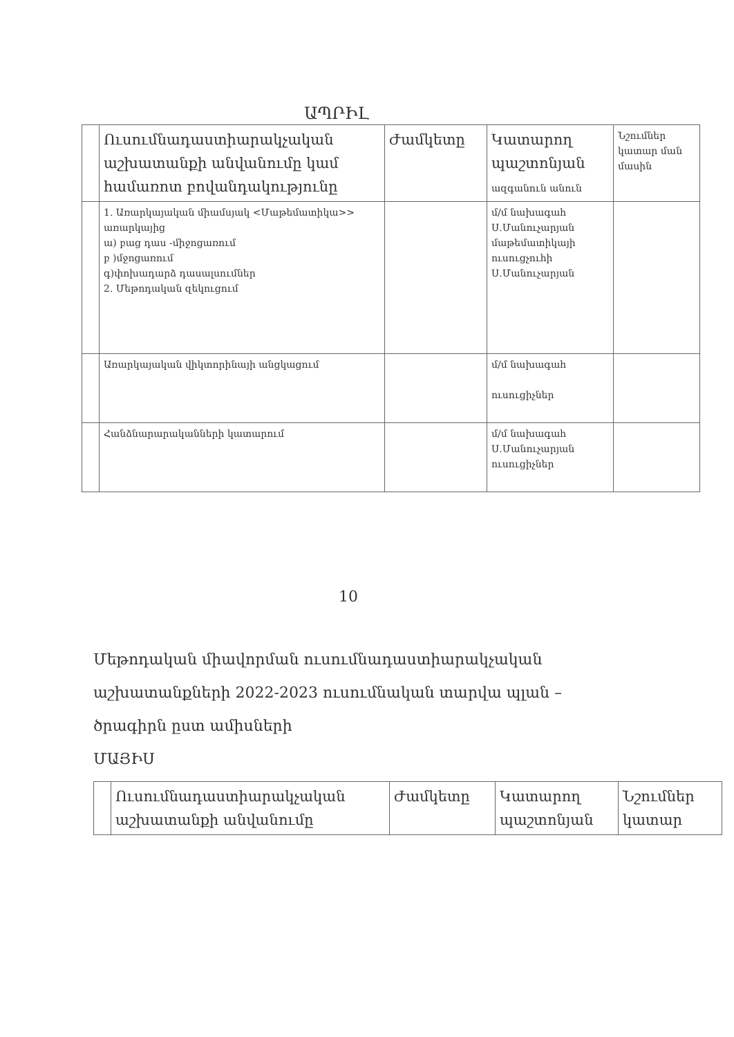ԱՊՐԻԼ
| | Ուսումնադաստիարակչական աշխատանքի անվանումը կամ համառոտ բովանդակությունը | Ժամկետը | Կատարող պաշտոնյան ազգանուն անուն | Նշումներ կատար ման մասին |
| | 1. Առարկայական միամսյակ <Մաթեմատիկա>> առարկայից ա) բաց դաս -միջոցառում բ )մջոցառում գ)փոխադարձ դասալսումներ 2. Մեթոդական զեկուցում | | մ/մ նախագահ Ս.Մանուչարյան մաթեմատիկայի ուսուցչուհի Ս.Մանուչարյան | |
| | Առարկայական վիկտորինայի անցկացում | | մ/մ նախագահ ուսուցիչներ | |
| | Հանձնարարականների կատարում | | մ/մ նախագահ Ս.Մանուչարյան ուսուցիչներ | |
10
Մեթոդական միավորման ուսումնադաստիարակչական
աշխատանքների 2022-2023 ուսումնական տարվա պլան –
ծրագիրն ըստ ամիսների
ՄԱՅԻՍ
| | Ուսումնադաստիարակչական աշխատանքի անվանումը | Ժամկետը | Կատարող պաշտոնյան | Նշումներ կատար |